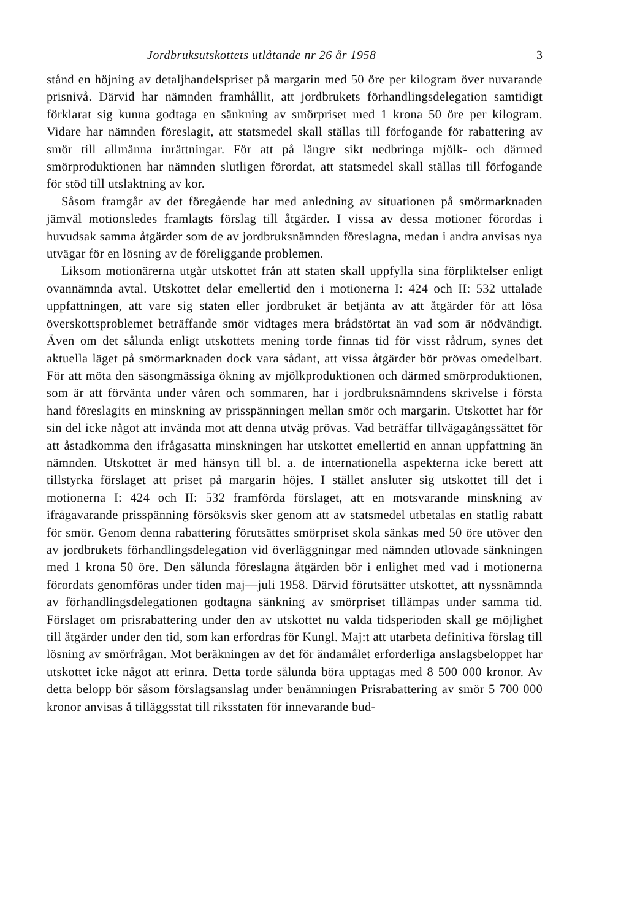Jordbruksutskottets utlåtande nr 26 år 1958 3
stånd en höjning av detaljhandelspriset på margarin med 50 öre per kilogram över nuvarande prisnivå. Därvid har nämnden framhållit, att jordbrukets förhandlingsdelegation samtidigt förklarat sig kunna godtaga en sänkning av smörpriset med 1 krona 50 öre per kilogram. Vidare har nämnden föreslagit, att statsmedel skall ställas till förfogande för rabattering av smör till allmänna inrättningar. För att på längre sikt nedbringa mjölk- och därmed smörproduktionen har nämnden slutligen förordat, att statsmedel skall ställas till förfogande för stöd till utslaktning av kor.
Såsom framgår av det föregående har med anledning av situationen på smörmarknaden jämväl motionsledes framlagts förslag till åtgärder. I vissa av dessa motioner förordas i huvudsak samma åtgärder som de av jordbruksnämnden föreslagna, medan i andra anvisas nya utvägar för en lösning av de föreliggande problemen.
Liksom motionärerna utgår utskottet från att staten skall uppfylla sina förpliktelser enligt ovannämnda avtal. Utskottet delar emellertid den i motionerna I: 424 och II: 532 uttalade uppfattningen, att vare sig staten eller jordbruket är betjänta av att åtgärder för att lösa överskottsproblemet beträffande smör vidtages mera brådstörtat än vad som är nödvändigt. Även om det sålunda enligt utskottets mening torde finnas tid för visst rådrum, synes det aktuella läget på smörmarknaden dock vara sådant, att vissa åtgärder bör prövas omedelbart. För att möta den säsongmässiga ökning av mjölkproduktionen och därmed smörproduktionen, som är att förvänta under våren och sommaren, har i jordbruksnämndens skrivelse i första hand föreslagits en minskning av prisspänningen mellan smör och margarin. Utskottet har för sin del icke något att invända mot att denna utväg prövas. Vad beträffar tillvägagångssättet för att åstadkomma den ifrågasatta minskningen har utskottet emellertid en annan uppfattning än nämnden. Utskottet är med hänsyn till bl. a. de internationella aspekterna icke berett att tillstyrka förslaget att priset på margarin höjes. I stället ansluter sig utskottet till det i motionerna I: 424 och II: 532 framförda förslaget, att en motsvarande minskning av ifrågavarande prisspänning försöksvis sker genom att av statsmedel utbetalas en statlig rabatt för smör. Genom denna rabattering förutsättes smörpriset skola sänkas med 50 öre utöver den av jordbrukets förhandlingsdelegation vid överläggningar med nämnden utlovade sänkningen med 1 krona 50 öre. Den sålunda föreslagna åtgärden bör i enlighet med vad i motionerna förordats genomföras under tiden maj—juli 1958. Därvid förutsätter utskottet, att nyssnämnda av förhandlingsdelegationen godtagna sänkning av smörpriset tillämpas under samma tid. Förslaget om prisrabattering under den av utskottet nu valda tidsperioden skall ge möjlighet till åtgärder under den tid, som kan erfordras för Kungl. Maj:t att utarbeta definitiva förslag till lösning av smörfrågan. Mot beräkningen av det för ändamålet erforderliga anslagsbeloppet har utskottet icke något att erinra. Detta torde sålunda böra upptagas med 8 500 000 kronor. Av detta belopp bör såsom förslagsanslag under benämningen Prisrabattering av smör 5 700 000 kronor anvisas å tilläggsstat till riksstaten för innevarande bud-